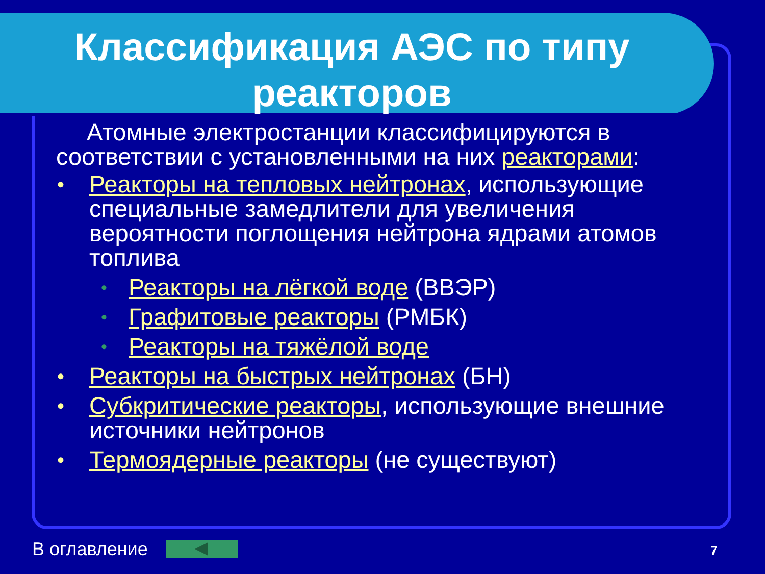Классификация АЭС по типу реакторов
Атомные электростанции классифицируются в соответствии с установленными на них реакторами:
• Реакторы на тепловых нейтронах, использующие специальные замедлители для увеличения вероятности поглощения нейтрона ядрами атомов топлива
• Реакторы на лёгкой воде (ВВЭР)
• Графитовые реакторы (РМБК)
• Реакторы на тяжёлой воде
• Реакторы на быстрых нейтронах (БН)
• Субкритические реакторы, использующие внешние источники нейтронов
• Термоядерные реакторы (не существуют)
В оглавление 7